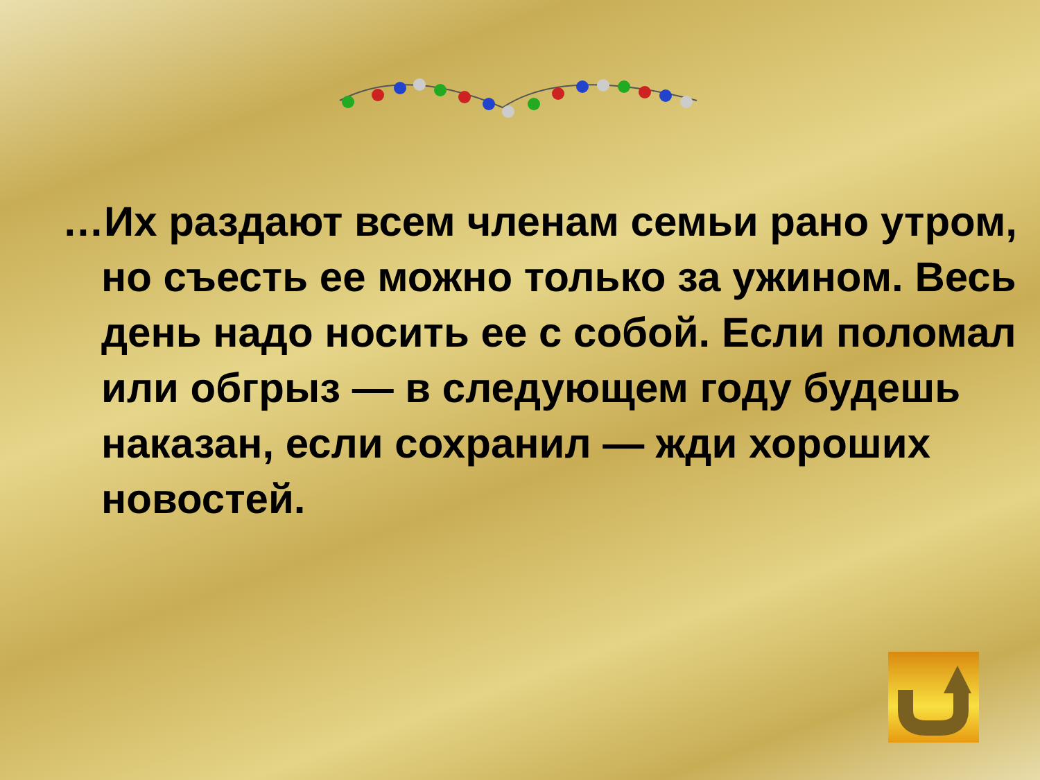…Их раздают всем членам семьи рано утром, но съесть ее можно только за ужином. Весь день надо носить ее с собой. Если поломал или обгрыз — в следующем году будешь наказан, если сохранил — жди хороших новостей.